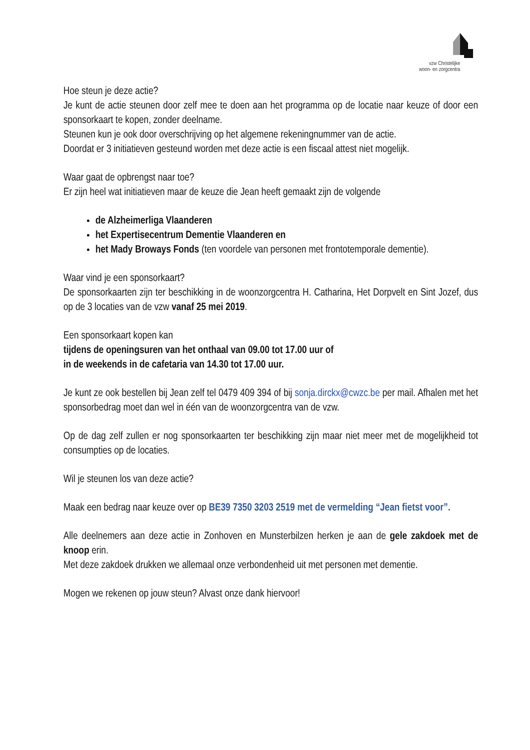vzw Christelijke
woon- en zorgcentra
Hoe steun je deze actie?
Je kunt de actie steunen door zelf mee te doen aan het programma op de locatie naar keuze of door een sponsorkaart te kopen, zonder deelname.
Steunen kun je ook door overschrijving op het algemene rekeningnummer van de actie.
Doordat er 3 initiatieven gesteund worden met deze actie is een fiscaal attest niet mogelijk.
Waar gaat de opbrengst naar toe?
Er zijn heel wat initiatieven maar de keuze die Jean heeft gemaakt zijn de volgende
de Alzheimerliga Vlaanderen
het Expertisecentrum Dementie Vlaanderen en
het Mady Broways Fonds (ten voordele van personen met frontotemporale dementie).
Waar vind je een sponsorkaart?
De sponsorkaarten zijn ter beschikking in de woonzorgcentra H. Catharina, Het Dorpvelt en Sint Jozef, dus op de 3 locaties van de vzw vanaf 25 mei 2019.
Een sponsorkaart kopen kan
tijdens de openingsuren van het onthaal van 09.00 tot 17.00 uur of
in de weekends in de cafetaria van 14.30 tot 17.00 uur.
Je kunt ze ook bestellen bij Jean zelf tel 0479 409 394 of bij sonja.dirckx@cwzc.be per mail. Afhalen met het sponsorbedrag moet dan wel in één van de woonzorgcentra van de vzw.
Op de dag zelf zullen er nog sponsorkaarten ter beschikking zijn maar niet meer met de mogelijkheid tot consumpties op de locaties.
Wil je steunen los van deze actie?
Maak een bedrag naar keuze over op BE39 7350 3203 2519 met de vermelding “Jean fietst voor”.
Alle deelnemers aan deze actie in Zonhoven en Munsterbilzen herken je aan de gele zakdoek met de knoop erin.
Met deze zakdoek drukken we allemaal onze verbondenheid uit met personen met dementie.
Mogen we rekenen op jouw steun? Alvast onze dank hiervoor!